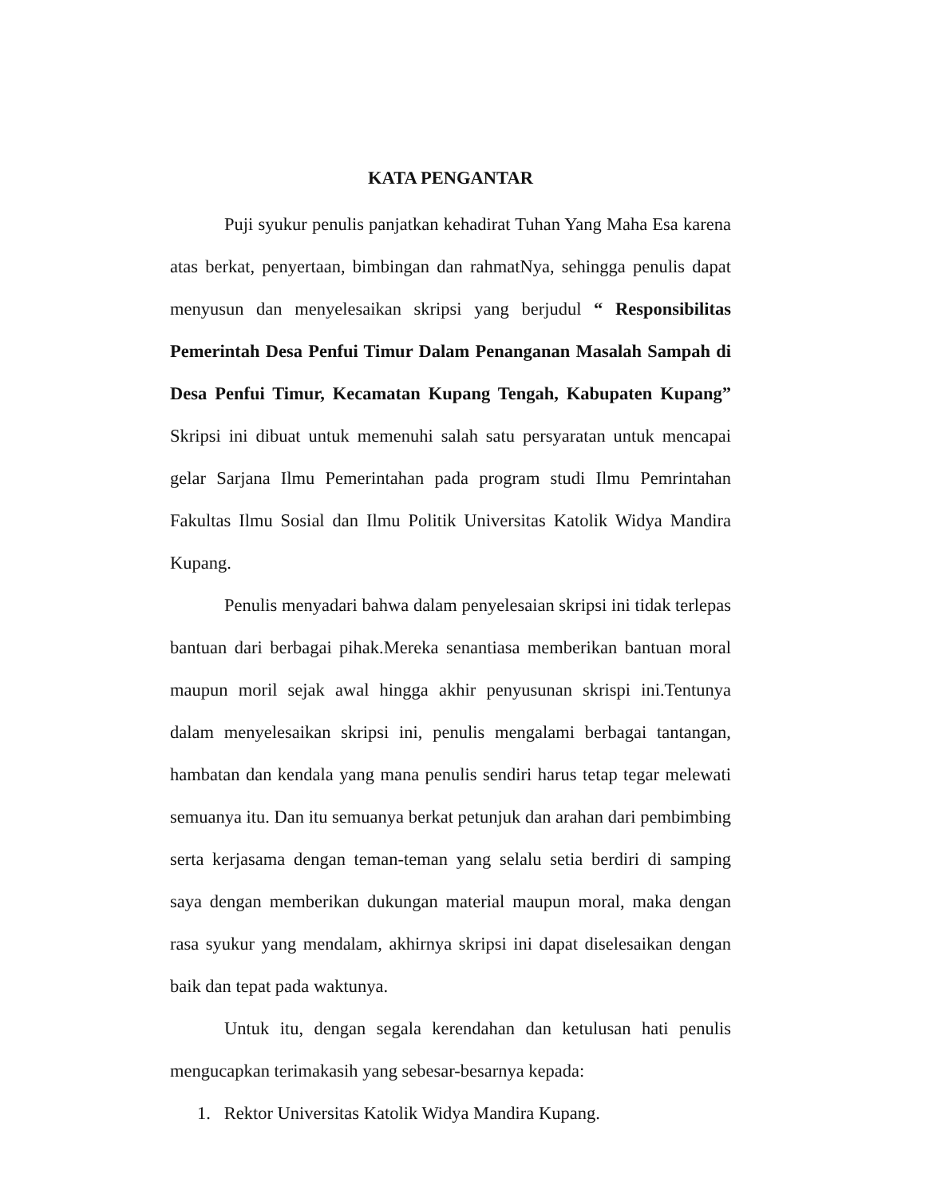KATA PENGANTAR
Puji syukur penulis panjatkan kehadirat Tuhan Yang Maha Esa karena atas berkat, penyertaan, bimbingan dan rahmatNya, sehingga penulis dapat menyusun dan menyelesaikan skripsi yang berjudul “ Responsibilitas Pemerintah Desa Penfui Timur Dalam Penanganan Masalah Sampah di Desa Penfui Timur, Kecamatan Kupang Tengah, Kabupaten Kupang” Skripsi ini dibuat untuk memenuhi salah satu persyaratan untuk mencapai gelar Sarjana Ilmu Pemerintahan pada program studi Ilmu Pemrintahan Fakultas Ilmu Sosial dan Ilmu Politik Universitas Katolik Widya Mandira Kupang.
Penulis menyadari bahwa dalam penyelesaian skripsi ini tidak terlepas bantuan dari berbagai pihak.Mereka senantiasa memberikan bantuan moral maupun moril sejak awal hingga akhir penyusunan skrispi ini.Tentunya dalam menyelesaikan skripsi ini, penulis mengalami berbagai tantangan, hambatan dan kendala yang mana penulis sendiri harus tetap tegar melewati semuanya itu. Dan itu semuanya berkat petunjuk dan arahan dari pembimbing serta kerjasama dengan teman-teman yang selalu setia berdiri di samping saya dengan memberikan dukungan material maupun moral, maka dengan rasa syukur yang mendalam, akhirnya skripsi ini dapat diselesaikan dengan baik dan tepat pada waktunya.
Untuk itu, dengan segala kerendahan dan ketulusan hati penulis mengucapkan terimakasih yang sebesar-besarnya kepada:
1. Rektor Universitas Katolik Widya Mandira Kupang.